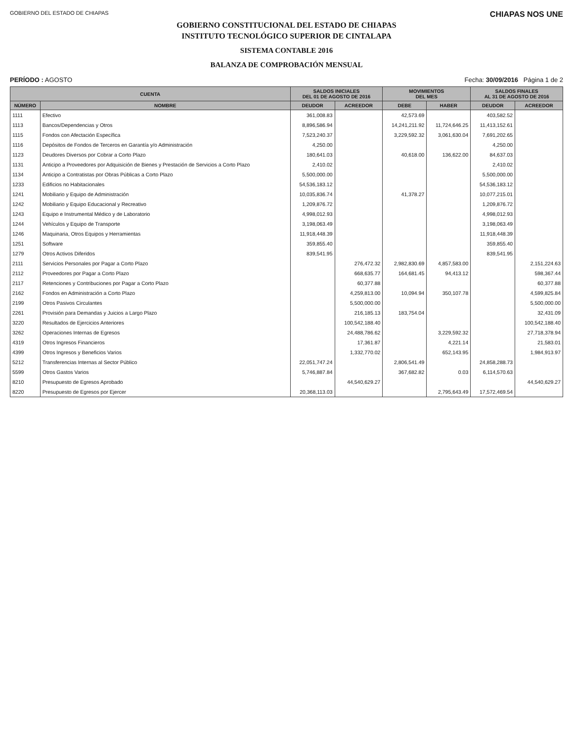GOBIERNO DEL ESTADO DE CHIAPAS
CHIAPAS NOS UNE
GOBIERNO CONSTITUCIONAL DEL ESTADO DE CHIAPAS
INSTITUTO TECNOLÓGICO SUPERIOR DE CINTALAPA
SISTEMA CONTABLE 2016
BALANZA DE COMPROBACIÓN MENSUAL
PERÍODO : AGOSTO Fecha: 30/09/2016 Página 1 de 2
| CUENTA | | SALDOS INICIALES DEL 01 DE AGOSTO DE 2016 | | MOVIMIENTOS DEL MES | | SALDOS FINALES AL 31 DE AGOSTO DE 2016 | |
| --- | --- | --- | --- | --- | --- | --- | --- |
| NÚMERO | NOMBRE | DEUDOR | ACREEDOR | DEBE | HABER | DEUDOR | ACREEDOR |
| 1111 | Efectivo | 361,008.83 | | 42,573.69 | | 403,582.52 | |
| 1113 | Bancos/Dependencias y Otros | 8,896,586.94 | | 14,241,211.92 | 11,724,646.25 | 11,413,152.61 | |
| 1115 | Fondos con Afectación Específica | 7,523,240.37 | | 3,229,592.32 | 3,061,630.04 | 7,691,202.65 | |
| 1116 | Depósitos de Fondos de Terceros en Garantía y/o Administración | 4,250.00 | | | | 4,250.00 | |
| 1123 | Deudores Diversos por Cobrar a Corto Plazo | 180,641.03 | | 40,618.00 | 136,622.00 | 84,637.03 | |
| 1131 | Anticipo a Proveedores por Adquisición de Bienes y Prestación de Servicios a Corto Plazo | 2,410.02 | | | | 2,410.02 | |
| 1134 | Anticipo a Contratistas por Obras Públicas a Corto Plazo | 5,500,000.00 | | | | 5,500,000.00 | |
| 1233 | Edificios no Habitacionales | 54,536,183.12 | | | | 54,536,183.12 | |
| 1241 | Mobiliario y Equipo de Administración | 10,035,836.74 | | 41,378.27 | | 10,077,215.01 | |
| 1242 | Mobiliario y Equipo Educacional y Recreativo | 1,209,876.72 | | | | 1,209,876.72 | |
| 1243 | Equipo e Instrumental Médico y de Laboratorio | 4,998,012.93 | | | | 4,998,012.93 | |
| 1244 | Vehículos y Equipo de Transporte | 3,198,063.49 | | | | 3,198,063.49 | |
| 1246 | Maquinaria, Otros Equipos y Herramientas | 11,918,448.39 | | | | 11,918,448.39 | |
| 1251 | Software | 359,855.40 | | | | 359,855.40 | |
| 1279 | Otros Activos Diferidos | 839,541.95 | | | | 839,541.95 | |
| 2111 | Servicios Personales por Pagar a Corto Plazo | | 276,472.32 | 2,982,830.69 | 4,857,583.00 | | 2,151,224.63 |
| 2112 | Proveedores por Pagar a Corto Plazo | | 668,635.77 | 164,681.45 | 94,413.12 | | 598,367.44 |
| 2117 | Retenciones y Contribuciones por Pagar a Corto Plazo | | 60,377.88 | | | | 60,377.88 |
| 2162 | Fondos en Administración a Corto Plazo | | 4,259,813.00 | 10,094.94 | 350,107.78 | | 4,599,825.84 |
| 2199 | Otros Pasivos Circulantes | | 5,500,000.00 | | | | 5,500,000.00 |
| 2261 | Provisión para Demandas y Juicios a Largo Plazo | | 216,185.13 | 183,754.04 | | | 32,431.09 |
| 3220 | Resultados de Ejercicios Anteriores | | 100,542,188.40 | | | | 100,542,188.40 |
| 3262 | Operaciones Internas de Egresos | | 24,488,786.62 | | 3,229,592.32 | | 27,718,378.94 |
| 4319 | Otros Ingresos Financieros | | 17,361.87 | | 4,221.14 | | 21,583.01 |
| 4399 | Otros Ingresos y Beneficios Varios | | 1,332,770.02 | | 652,143.95 | | 1,984,913.97 |
| 5212 | Transferencias Internas al Sector Público | 22,051,747.24 | | 2,806,541.49 | | 24,858,288.73 | |
| 5599 | Otros Gastos Varios | 5,746,887.84 | | 367,682.82 | 0.03 | 6,114,570.63 | |
| 8210 | Presupuesto de Egresos Aprobado | | 44,540,629.27 | | | | 44,540,629.27 |
| 8220 | Presupuesto de Egresos por Ejercer | 20,368,113.03 | | | 2,795,643.49 | 17,572,469.54 | |